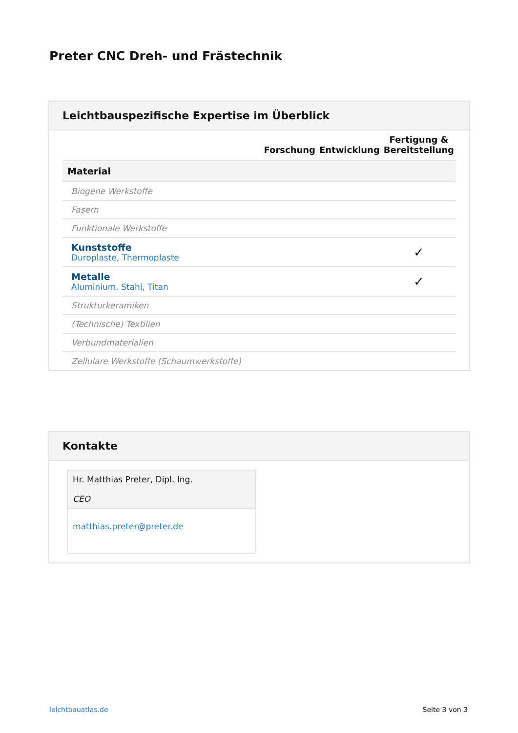Preter CNC Dreh- und Frästechnik
Leichtbauspezifische Expertise im Überblick
| | Forschung | Entwicklung | Fertigung & Bereitstellung |
| --- | --- | --- | --- |
| Material | | | |
| Biogene Werkstoffe | | | |
| Fasern | | | |
| Funktionale Werkstoffe | | | |
| Kunststoffe Duroplaste, Thermoplaste | | | ✓ |
| Metalle Aluminium, Stahl, Titan | | | ✓ |
| Strukturkeramiken | | | |
| (Technische) Textilien | | | |
| Verbundmaterialien | | | |
| Zellulare Werkstoffe (Schaumwerkstoffe) | | | |
Kontakte
Hr. Matthias Preter, Dipl. Ing.
CEO
matthias.preter@preter.de
leichtbauatlas.de Seite 3 von 3